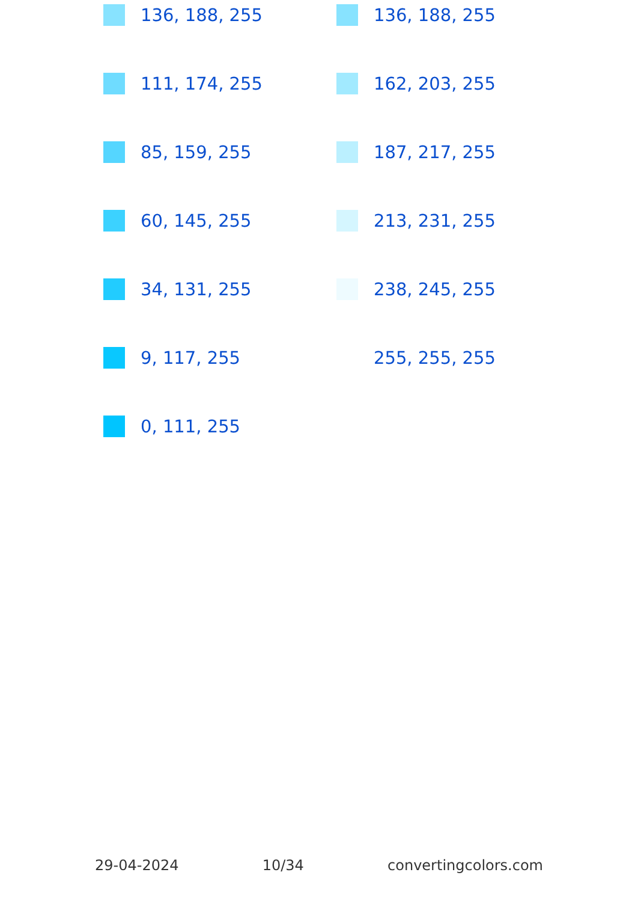136, 188, 255
111, 174, 255
85, 159, 255
60, 145, 255
34, 131, 255
9, 117, 255
0, 111, 255
136, 188, 255
162, 203, 255
187, 217, 255
213, 231, 255
238, 245, 255
255, 255, 255
29-04-2024 10/34 convertingcolors.com